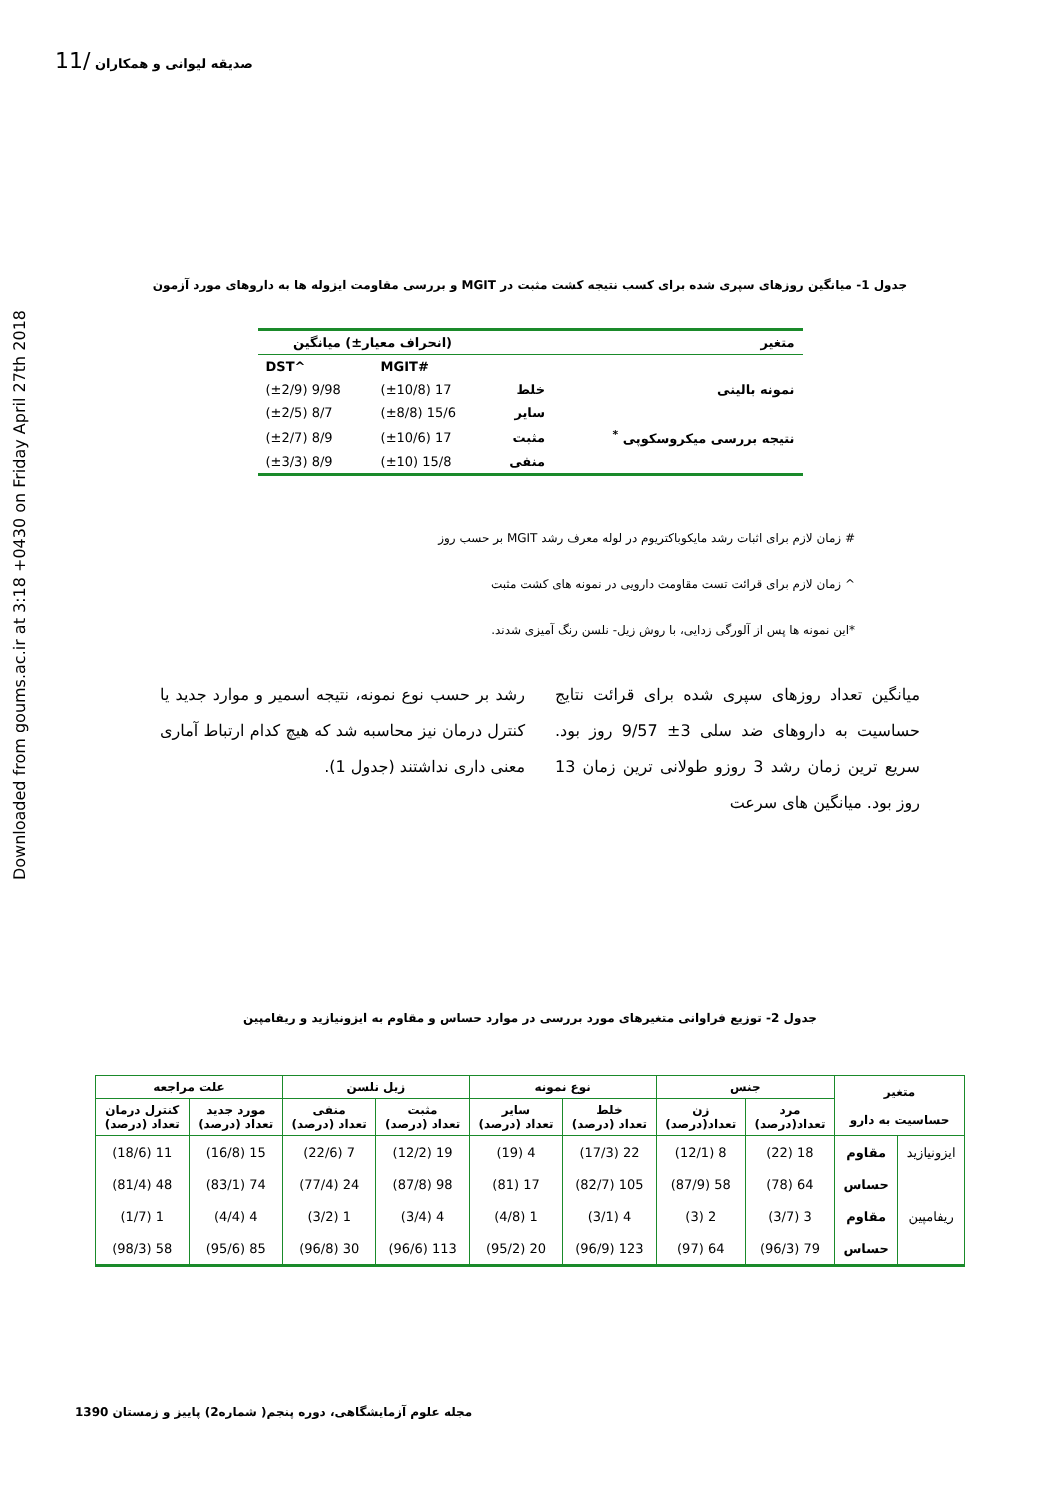Downloaded from goums.ac.ir at 3:18 +0430 on Friday April 27th 2018
صدیقه لیوانی و همکاران /11
جدول 1- میانگین روزهای سپری شده برای کسب نتیجه کشت مثبت در MGIT و بررسی مقاومت ایزوله ها به داروهای مورد آزمون
| متغیر | | (انحراف معیار±) میانگین | |
| --- | --- | --- | --- |
| | | #MGIT | ^DST |
| نمونه بالینی | خلط | 17 (±10/8) | 9/98 (±2/9) |
| | سایر | 15/6 (±8/8) | 8/7 (±2/5) |
| نتیجه بررسی میکروسکوپی <sup>*</sup> | مثبت | 17 (±10/6) | 8/9 (±2/7) |
| | منفی | 15/8 (±10) | 8/9 (±3/3) |
# زمان لازم برای اثبات رشد مایکوباکتریوم در لوله معرف رشد MGIT بر حسب روز
^ زمان لازم برای قرائت تست مقاومت دارویی در نمونه های کشت مثبت
*این نمونه ها پس از آلورگی زدایی، با روش زیل- نلسن رنگ آمیزی شدند.
میانگین تعداد روزهای سپری شده برای قرائت نتایج حساسیت به داروهای ضد سلی 3± 9/57 روز بود. سریع ترین زمان رشد 3 روزو طولانی ترین زمان 13 روز بود. میانگین های سرعت
رشد بر حسب نوع نمونه، نتیجه اسمیر و موارد جدید یا کنترل درمان نیز محاسبه شد که هیچ کدام ارتباط آماری معنی داری نداشتند (جدول 1).
جدول 2- توزیع فراوانی متغیرهای مورد بررسی در موارد حساس و مقاوم به ایزونیازید و ریفامپین
| متغیر حساسیت به دارو | | جنس | | نوع نمونه | | زیل نلسن | | علت مراجعه | |
| --- | --- | --- | --- | --- | --- | --- | --- | --- | --- |
| | | مرد تعداد(درصد) | زن تعداد(درصد) | خلط تعداد (درصد) | سایر تعداد (درصد) | مثبت تعداد (درصد) | منفی تعداد (درصد) | مورد جدید تعداد (درصد) | کنترل درمان تعداد (درصد) |
| ایزونیازید | مقاوم | 18 (22) | 8 (12/1) | 22 (17/3) | 4 (19) | 19 (12/2) | 7 (22/6) | 15 (16/8) | 11 (18/6) |
| | حساس | 64 (78) | 58 (87/9) | 105 (82/7) | 17 (81) | 98 (87/8) | 24 (77/4) | 74 (83/1) | 48 (81/4) |
| ریفامپین | مقاوم | 3 (3/7) | 2 (3) | 4 (3/1) | 1 (4/8) | 4 (3/4) | 1 (3/2) | 4 (4/4) | 1 (1/7) |
| | حساس | 79 (96/3) | 64 (97) | 123 (96/9) | 20 (95/2) | 113 (96/6) | 30 (96/8) | 85 (95/6) | 58 (98/3) |
مجله علوم آزمایشگاهی، دوره پنجم( شماره2) پاییز و زمستان 1390